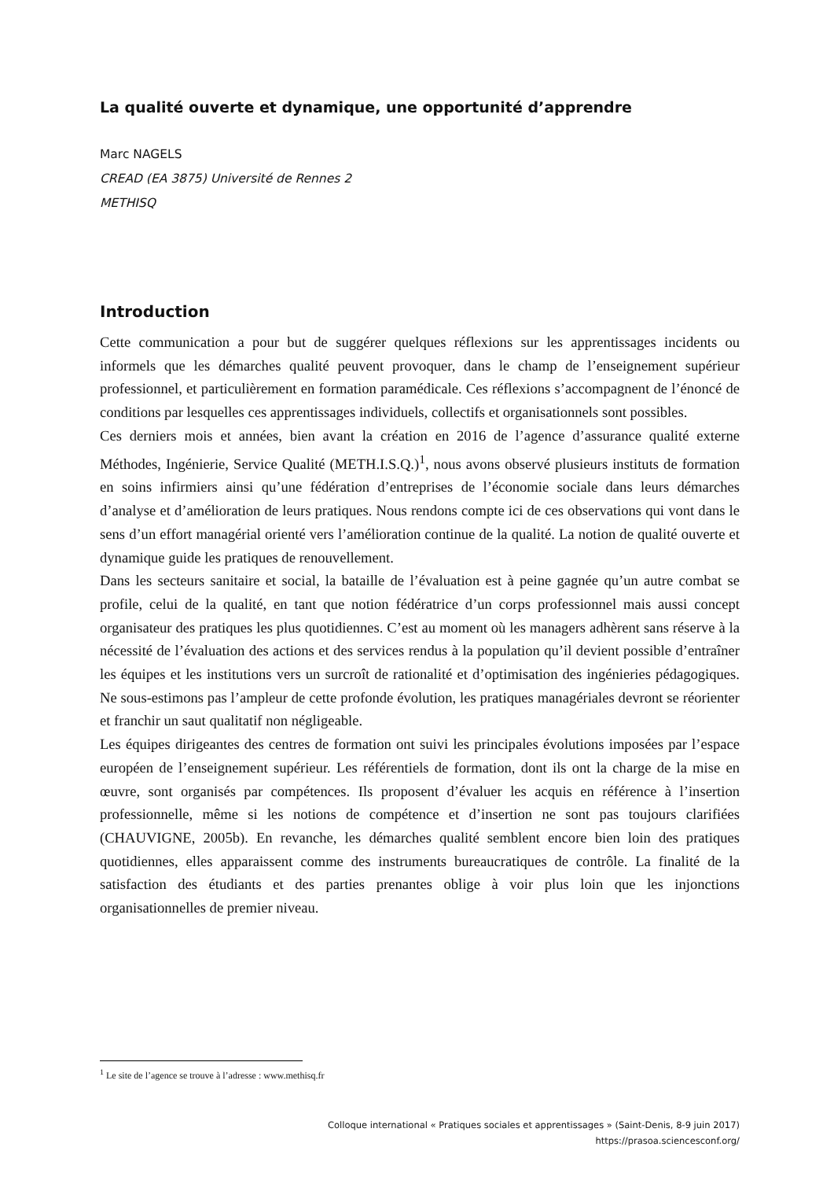La qualité ouverte et dynamique, une opportunité d’apprendre
Marc NAGELS
CREAD (EA 3875) Université de Rennes 2
METHISQ
Introduction
Cette communication a pour but de suggérer quelques réflexions sur les apprentissages incidents ou informels que les démarches qualité peuvent provoquer, dans le champ de l’enseignement supérieur professionnel, et particulièrement en formation paramédicale. Ces réflexions s’accompagnent de l’énoncé de conditions par lesquelles ces apprentissages individuels, collectifs et organisationnels sont possibles.
Ces derniers mois et années, bien avant la création en 2016 de l’agence d’assurance qualité externe Méthodes, Ingénierie, Service Qualité (METH.I.S.Q.)<sup>1</sup>, nous avons observé plusieurs instituts de formation en soins infirmiers ainsi qu’une fédération d’entreprises de l’économie sociale dans leurs démarches d’analyse et d’amélioration de leurs pratiques. Nous rendons compte ici de ces observations qui vont dans le sens d’un effort managérial orienté vers l’amélioration continue de la qualité. La notion de qualité ouverte et dynamique guide les pratiques de renouvellement.
Dans les secteurs sanitaire et social, la bataille de l’évaluation est à peine gagnée qu’un autre combat se profile, celui de la qualité, en tant que notion fédératrice d’un corps professionnel mais aussi concept organisateur des pratiques les plus quotidiennes. C’est au moment où les managers adhèrent sans réserve à la nécessité de l’évaluation des actions et des services rendus à la population qu’il devient possible d’entraîner les équipes et les institutions vers un surcroît de rationalité et d’optimisation des ingénieries pédagogiques. Ne sous-estimons pas l’ampleur de cette profonde évolution, les pratiques managériales devront se réorienter et franchir un saut qualitatif non négligeable.
Les équipes dirigeantes des centres de formation ont suivi les principales évolutions imposées par l’espace européen de l’enseignement supérieur. Les référentiels de formation, dont ils ont la charge de la mise en œuvre, sont organisés par compétences. Ils proposent d’évaluer les acquis en référence à l’insertion professionnelle, même si les notions de compétence et d’insertion ne sont pas toujours clarifiées (CHAUVIGNE, 2005b). En revanche, les démarches qualité semblent encore bien loin des pratiques quotidiennes, elles apparaissent comme des instruments bureaucratiques de contrôle. La finalité de la satisfaction des étudiants et des parties prenantes oblige à voir plus loin que les injonctions organisationnelles de premier niveau.
<sup>1</sup> Le site de l’agence se trouve à l’adresse : www.methisq.fr
Colloque international « Pratiques sociales et apprentissages » (Saint-Denis, 8-9 juin 2017)
https://prasoa.sciencesconf.org/